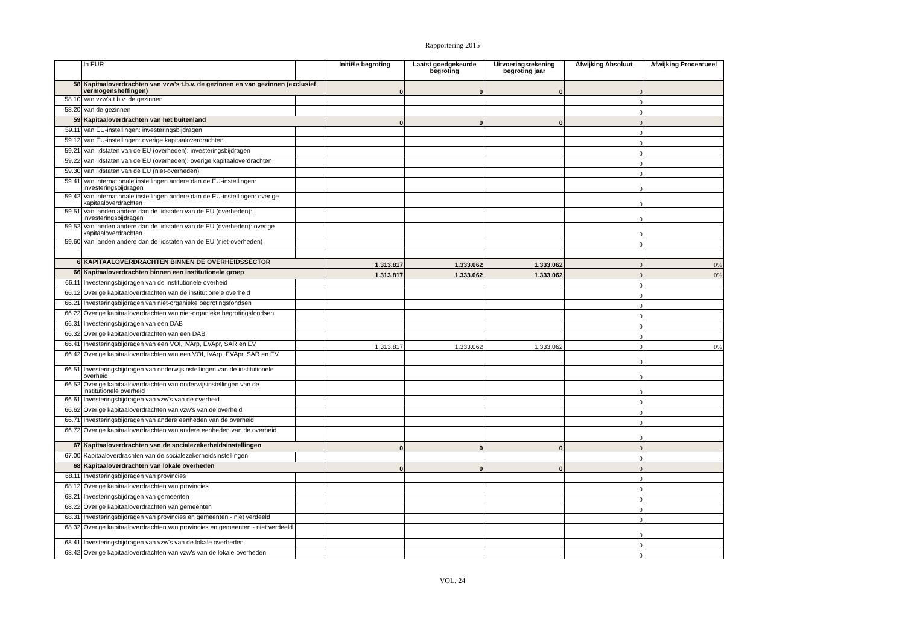Rapportering 2015
| | In EUR | | Initiële begroting | Laatst goedgekeurde begroting | Uitvoeringsrekening begroting jaar | Afwijking Absoluut | Afwijking Procentueel |
| --- | --- | --- | --- | --- | --- | --- | --- |
| 58 | Kapitaaloverdrachten van vzw's t.b.v. de gezinnen en van gezinnen (exclusief vermogensheffingen) | | 0 | 0 | 0 | 0 | |
| 58.10 | Van vzw's t.b.v. de gezinnen | | | | | 0 | |
| 58.20 | Van de gezinnen | | | | | 0 | |
| 59 | Kapitaaloverdrachten van het buitenland | | 0 | 0 | 0 | 0 | |
| 59.11 | Van EU-instellingen: investeringsbijdragen | | | | | 0 | |
| 59.12 | Van EU-instellingen: overige kapitaaloverdrachten | | | | | 0 | |
| 59.21 | Van lidstaten van de EU (overheden): investeringsbijdragen | | | | | 0 | |
| 59.22 | Van lidstaten van de EU (overheden): overige kapitaaloverdrachten | | | | | 0 | |
| 59.30 | Van lidstaten van de EU (niet-overheden) | | | | | 0 | |
| 59.41 | Van internationale instellingen andere dan de EU-instellingen: investeringsbijdragen | | | | | 0 | |
| 59.42 | Van internationale instellingen andere dan de EU-instellingen: overige kapitaaloverdrachten | | | | | 0 | |
| 59.51 | Van landen andere dan de lidstaten van de EU (overheden): investeringsbijdragen | | | | | 0 | |
| 59.52 | Van landen andere dan de lidstaten van de EU (overheden): overige kapitaaloverdrachten | | | | | 0 | |
| 59.60 | Van landen andere dan de lidstaten van de EU (niet-overheden) | | | | | 0 | |
| 6 | KAPITAALOVERDRACHTEN BINNEN DE OVERHEIDSSECTOR | | 1.313.817 | 1.333.062 | 1.333.062 | 0 | 0% |
| 66 | Kapitaaloverdrachten binnen een institutionele groep | | 1.313.817 | 1.333.062 | 1.333.062 | 0 | 0% |
| 66.11 | Investeringsbijdragen van de institutionele overheid | | | | | 0 | |
| 66.12 | Overige kapitaaloverdrachten van de institutionele overheid | | | | | 0 | |
| 66.21 | Investeringsbijdragen van niet-organieke begrotingsfondsen | | | | | 0 | |
| 66.22 | Overige kapitaaloverdrachten van niet-organieke begrotingsfondsen | | | | | 0 | |
| 66.31 | Investeringsbijdragen van een DAB | | | | | 0 | |
| 66.32 | Overige kapitaaloverdrachten van een DAB | | | | | 0 | |
| 66.41 | Investeringsbijdragen van een VOI, IVArp, EVApr, SAR en EV | | 1.313.817 | 1.333.062 | 1.333.062 | 0 | 0% |
| 66.42 | Overige kapitaaloverdrachten van een VOI, IVArp, EVApr, SAR en EV | | | | | 0 | |
| 66.51 | Investeringsbijdragen van onderwijsinstellingen van de institutionele overheid | | | | | 0 | |
| 66.52 | Overige kapitaaloverdrachten van onderwijsinstellingen van de institutionele overheid | | | | | 0 | |
| 66.61 | Investeringsbijdragen van vzw's van de overheid | | | | | 0 | |
| 66.62 | Overige kapitaaloverdrachten van vzw's van de overheid | | | | | 0 | |
| 66.71 | Investeringsbijdragen van andere eenheden van de overheid | | | | | 0 | |
| 66.72 | Overige kapitaaloverdrachten van andere eenheden van de overheid | | | | | 0 | |
| 67 | Kapitaaloverdrachten van de socialezekerheidsinstellingen | | 0 | 0 | 0 | 0 | |
| 67.00 | Kapitaaloverdrachten van de socialezekerheidsinstellingen | | | | | 0 | |
| 68 | Kapitaaloverdrachten van lokale overheden | | 0 | 0 | 0 | 0 | |
| 68.11 | Investeringsbijdragen van provincies | | | | | 0 | |
| 68.12 | Overige kapitaaloverdrachten van provincies | | | | | 0 | |
| 68.21 | Investeringsbijdragen van gemeenten | | | | | 0 | |
| 68.22 | Overige kapitaaloverdrachten van gemeenten | | | | | 0 | |
| 68.31 | Investeringsbijdragen van provincies en gemeenten - niet verdeeld | | | | | 0 | |
| 68.32 | Overige kapitaaloverdrachten van provincies en gemeenten - niet verdeeld | | | | | 0 | |
| 68.41 | Investeringsbijdragen van vzw's van de lokale overheden | | | | | 0 | |
| 68.42 | Overige kapitaaloverdrachten van vzw's van de lokale overheden | | | | | 0 | |
VOL. 24